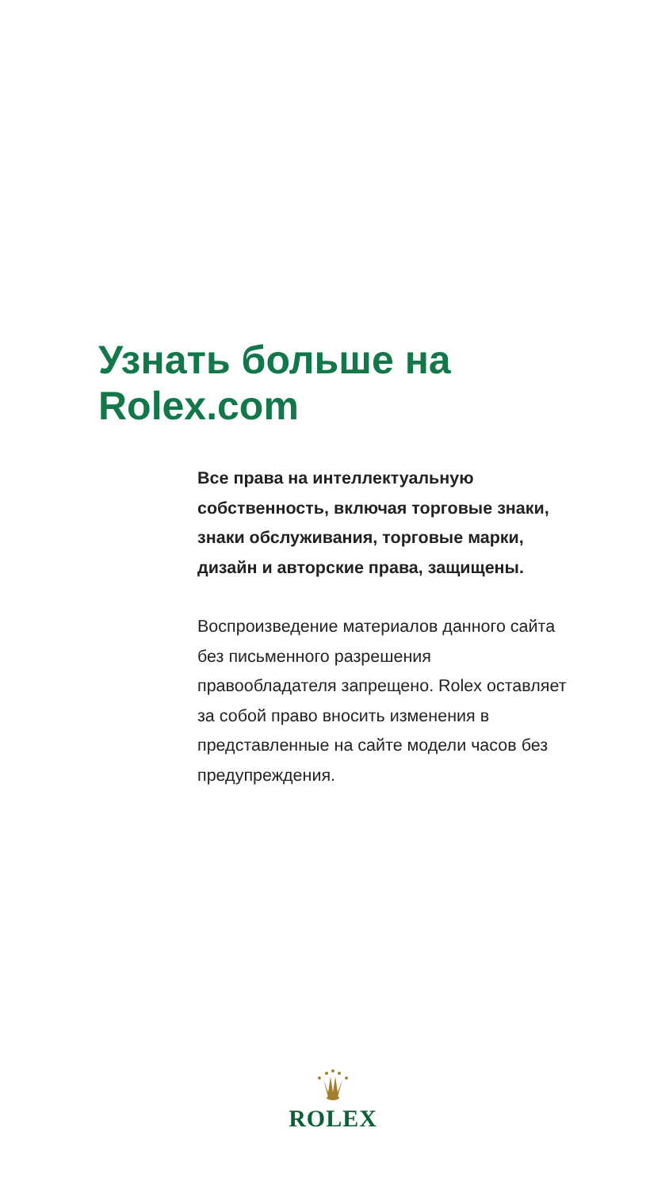Узнать больше на Rolex.com
Все права на интеллектуальную собственность, включая торговые знаки, знаки обслуживания, торговые марки, дизайн и авторские права, защищены.
Воспроизведение материалов данного сайта без письменного разрешения правообладателя запрещено. Rolex оставляет за собой право вносить изменения в представленные на сайте модели часов без предупреждения.
ROLEX